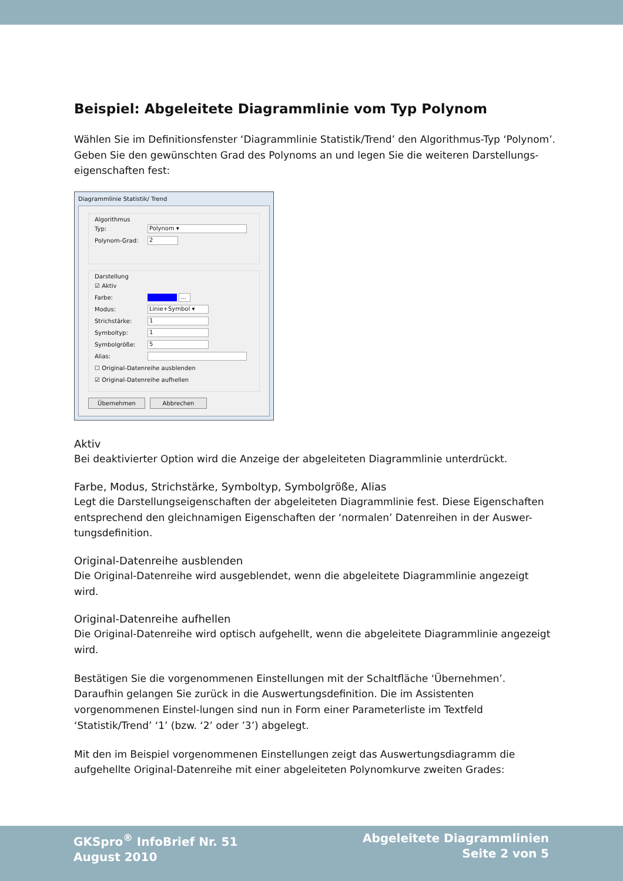Beispiel: Abgeleitete Diagrammlinie vom Typ Polynom
Wählen Sie im Definitionsfenster ‘Diagrammlinie Statistik/Trend’ den Algorithmus-Typ ‘Polynom’. Geben Sie den gewünschten Grad des Polynoms an und legen Sie die weiteren Darstellungs-eigenschaften fest:
Diagrammlinie Statistik/ Trend
Algorithmus
Typ:
Polynom ▾
Polynom-Grad:
2
Darstellung
☑ Aktiv
Farbe:
...
Modus:
Linie+Symbol ▾
Strichstärke:
1
Symboltyp:
1
Symbolgröße:
5
Alias:
☐ Original-Datenreihe ausblenden
☑ Original-Datenreihe aufhellen
Übernehmen Abbrechen
Aktiv
Bei deaktivierter Option wird die Anzeige der abgeleiteten Diagrammlinie unterdrückt.
Farbe, Modus, Strichstärke, Symboltyp, Symbolgröße, Alias
Legt die Darstellungseigenschaften der abgeleiteten Diagrammlinie fest. Diese Eigenschaften entsprechend den gleichnamigen Eigenschaften der ‘normalen’ Datenreihen in der Auswer-tungsdefinition.
Original-Datenreihe ausblenden
Die Original-Datenreihe wird ausgeblendet, wenn die abgeleitete Diagrammlinie angezeigt wird.
Original-Datenreihe aufhellen
Die Original-Datenreihe wird optisch aufgehellt, wenn die abgeleitete Diagrammlinie angezeigt wird.
Bestätigen Sie die vorgenommenen Einstellungen mit der Schaltfläche ‘Übernehmen’. Daraufhin gelangen Sie zurück in die Auswertungsdefinition. Die im Assistenten vorgenommenen Einstel-lungen sind nun in Form einer Parameterliste im Textfeld ‘Statistik/Trend’ ‘1’ (bzw. ‘2’ oder ’3’) abgelegt.
Mit den im Beispiel vorgenommenen Einstellungen zeigt das Auswertungsdiagramm die aufgehellte Original-Datenreihe mit einer abgeleiteten Polynomkurve zweiten Grades:
GKSpro<sup>®</sup> InfoBrief Nr. 51
August 2010
Abgeleitete Diagrammlinien
Seite 2 von 5